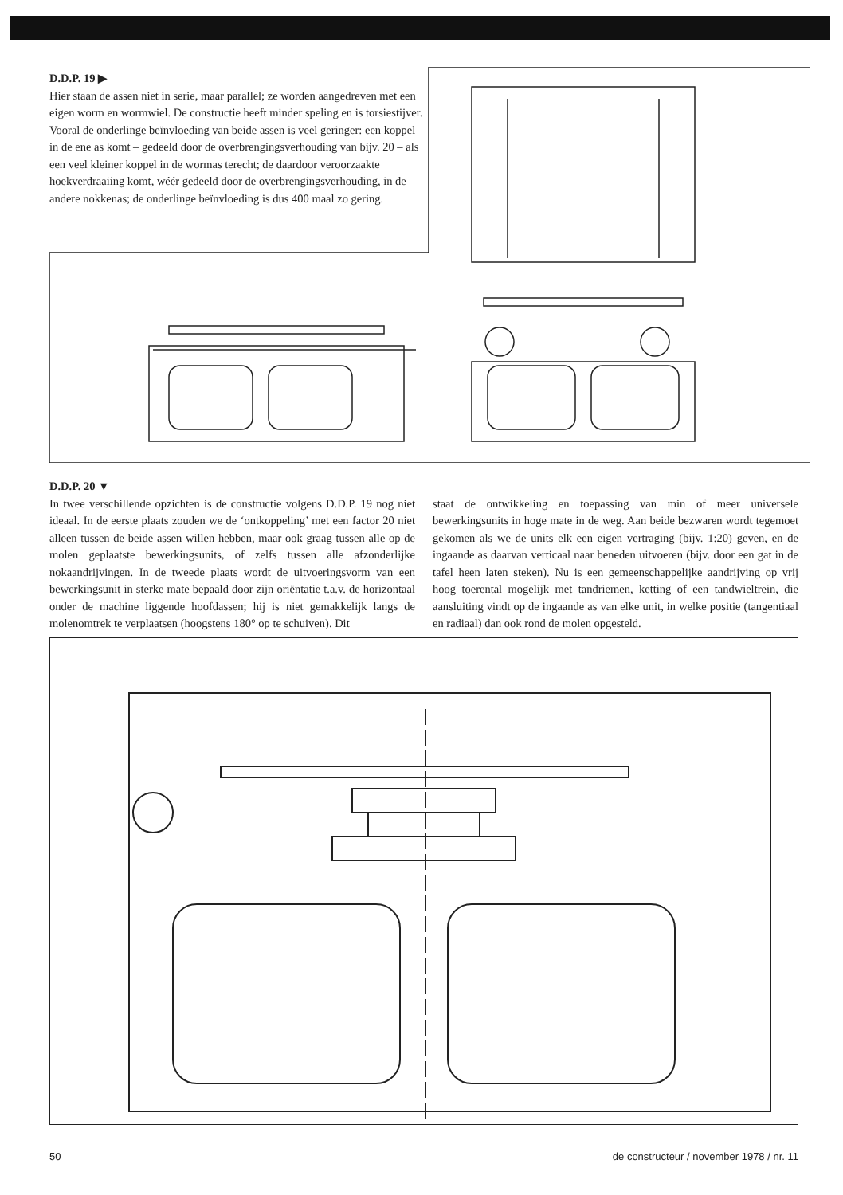D.D.P. 19 ▶
Hier staan de assen niet in serie, maar parallel; ze worden aangedreven met een eigen worm en wormwiel. De constructie heeft minder speling en is torsiestijver. Vooral de onderlinge beïnvloeding van beide assen is veel geringer: een koppel in de ene as komt – gedeeld door de overbrengingsverhouding van bijv. 20 – als een veel kleiner koppel in de wormas terecht; de daardoor veroorzaakte hoekverdraaiing komt, wéér gedeeld door de overbrengingsverhouding, in de andere nokkenas; de onderlinge beïnvloeding is dus 400 maal zo gering.
D.D.P. 20 ▼
In twee verschillende opzichten is de constructie volgens D.D.P. 19 nog niet ideaal. In de eerste plaats zouden we de ‘ontkoppeling’ met een factor 20 niet alleen tussen de beide assen willen hebben, maar ook graag tussen alle op de molen geplaatste bewerkingsunits, of zelfs tussen alle afzonderlijke nokaandrijvingen. In de tweede plaats wordt de uitvoeringsvorm van een bewerkingsunit in sterke mate bepaald door zijn oriëntatie t.a.v. de horizontaal onder de machine liggende hoofdassen; hij is niet gemakkelijk langs de molenomtrek te verplaatsen (hoogstens 180° op te schuiven). Dit
staat de ontwikkeling en toepassing van min of meer universele bewerkingsunits in hoge mate in de weg. Aan beide bezwaren wordt tegemoet gekomen als we de units elk een eigen vertraging (bijv. 1:20) geven, en de ingaande as daarvan verticaal naar beneden uitvoeren (bijv. door een gat in de tafel heen laten steken). Nu is een gemeenschappelijke aandrijving op vrij hoog toerental mogelijk met tandriemen, ketting of een tandwieltrein, die aansluiting vindt op de ingaande as van elke unit, in welke positie (tangentiaal en radiaal) dan ook rond de molen opgesteld.
50 de constructeur / november 1978 / nr. 11